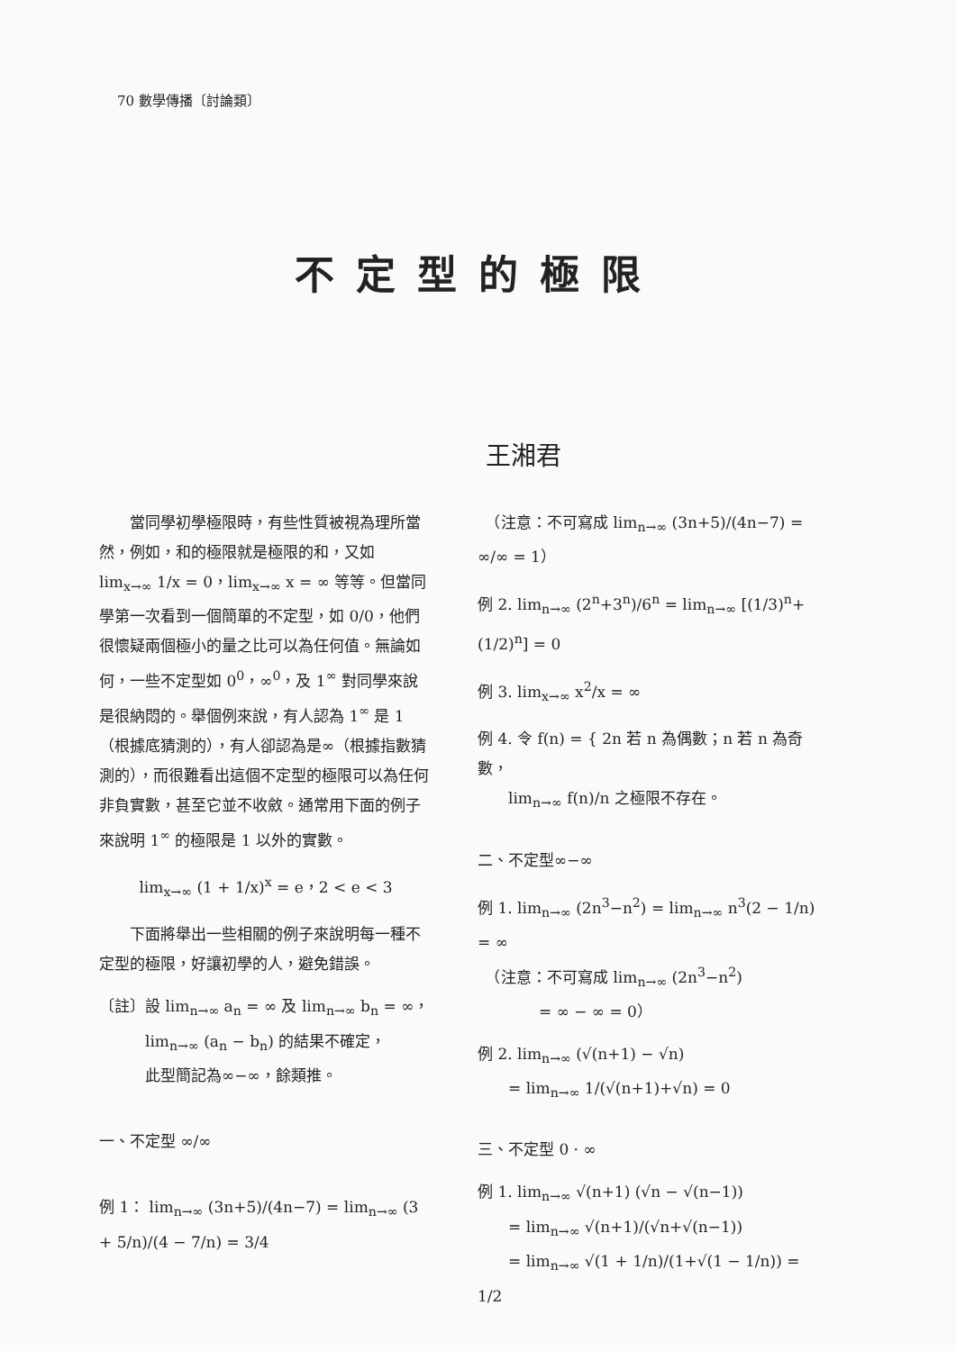70 數學傳播〔討論類〕
不定型的極限
王湘君
　　當同學初學極限時，有些性質被視為理所當然，例如，和的極限就是極限的和，又如 lim<sub>x→∞</sub> 1/x = 0，lim<sub>x→∞</sub> x = ∞ 等等。但當同學第一次看到一個簡單的不定型，如 0/0，他們很懷疑兩個極小的量之比可以為任何值。無論如何，一些不定型如 0<sup>0</sup>，∞<sup>0</sup>，及 1<sup>∞</sup> 對同學來說是很納悶的。舉個例來說，有人認為 1<sup>∞</sup> 是 1（根據底猜測的），有人卻認為是∞（根據指數猜測的），而很難看出這個不定型的極限可以為任何非負實數，甚至它並不收斂。通常用下面的例子來說明 1<sup>∞</sup> 的極限是 1 以外的實數。
lim<sub>x→∞</sub> (1 + 1/x)<sup>x</sup> = e，2 < e < 3
　　下面將舉出一些相關的例子來說明每一種不定型的極限，好讓初學的人，避免錯誤。
〔註〕設 lim<sub>n→∞</sub> a<sub>n</sub> = ∞ 及 lim<sub>n→∞</sub> b<sub>n</sub> = ∞，
　　　lim<sub>n→∞</sub> (a<sub>n</sub> − b<sub>n</sub>) 的結果不確定，
　　　此型簡記為∞−∞，餘類推。
一、不定型 ∞/∞
例 1： lim<sub>n→∞</sub> (3n+5)/(4n−7) = lim<sub>n→∞</sub> (3 + 5/n)/(4 − 7/n) = 3/4
　（注意：不可寫成 lim<sub>n→∞</sub> (3n+5)/(4n−7) = ∞/∞ = 1）
例 2. lim<sub>n→∞</sub> (2<sup>n</sup>+3<sup>n</sup>)/6<sup>n</sup> = lim<sub>n→∞</sub> [(1/3)<sup>n</sup>+(1/2)<sup>n</sup>] = 0
例 3. lim<sub>x→∞</sub> x<sup>2</sup>/x = ∞
例 4. 令 f(n) = { 2n 若 n 為偶數；n 若 n 為奇數，
　　lim<sub>n→∞</sub> f(n)/n 之極限不存在。
二、不定型∞−∞
例 1. lim<sub>n→∞</sub> (2n<sup>3</sup>−n<sup>2</sup>) = lim<sub>n→∞</sub> n<sup>3</sup>(2 − 1/n) = ∞
　（注意：不可寫成 lim<sub>n→∞</sub> (2n<sup>3</sup>−n<sup>2</sup>)
　　　　= ∞ − ∞ = 0）
例 2. lim<sub>n→∞</sub> (√(n+1) − √n)
　　= lim<sub>n→∞</sub> 1/(√(n+1)+√n) = 0
三、不定型 0 · ∞
例 1. lim<sub>n→∞</sub> √(n+1) (√n − √(n−1))
　　= lim<sub>n→∞</sub> √(n+1)/(√n+√(n−1))
　　= lim<sub>n→∞</sub> √(1 + 1/n)/(1+√(1 − 1/n)) = 1/2